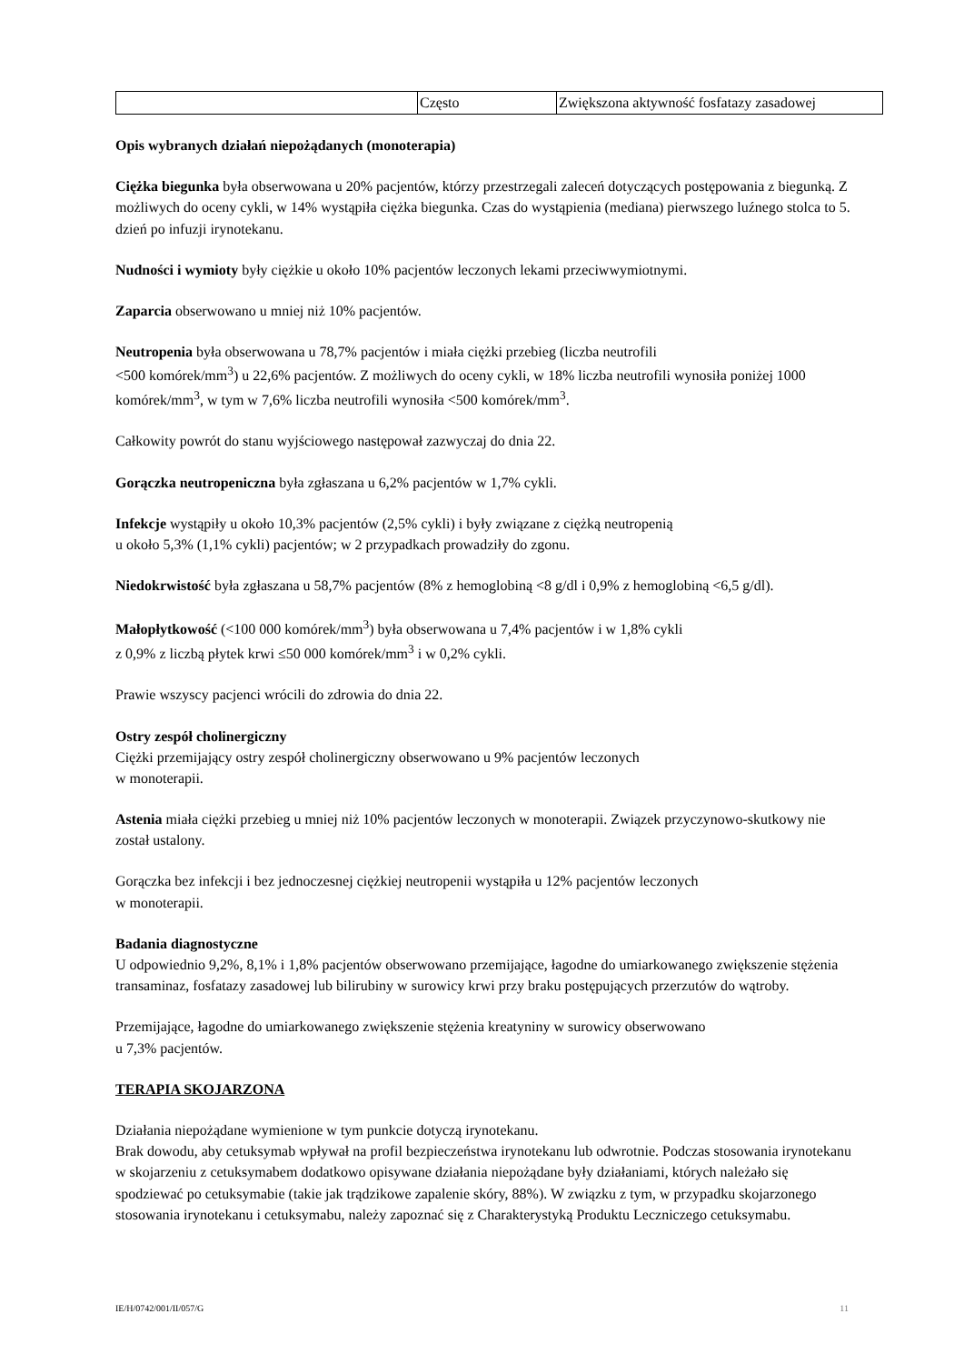| | Często | Zwiększona aktywność fosfatazy zasadowej |
Opis wybranych działań niepożądanych (monoterapia)
Ciężka biegunka była obserwowana u 20% pacjentów, którzy przestrzegali zaleceń dotyczących postępowania z biegunką. Z możliwych do oceny cykli, w 14% wystąpiła ciężka biegunka. Czas do wystąpienia (mediana) pierwszego luźnego stolca to 5. dzień po infuzji irynotekanu.
Nudności i wymioty były ciężkie u około 10% pacjentów leczonych lekami przeciwwymiotnymi.
Zaparcia obserwowano u mniej niż 10% pacjentów.
Neutropenia była obserwowana u 78,7% pacjentów i miała ciężki przebieg (liczba neutrofili
<500 komórek/mm<sup>3</sup>) u 22,6% pacjentów. Z możliwych do oceny cykli, w 18% liczba neutrofili wynosiła poniżej 1000 komórek/mm<sup>3</sup>, w tym w 7,6% liczba neutrofili wynosiła <500 komórek/mm<sup>3</sup>.
Całkowity powrót do stanu wyjściowego następował zazwyczaj do dnia 22.
Gorączka neutropeniczna była zgłaszana u 6,2% pacjentów w 1,7% cykli.
Infekcje wystąpiły u około 10,3% pacjentów (2,5% cykli) i były związane z ciężką neutropenią
u około 5,3% (1,1% cykli) pacjentów; w 2 przypadkach prowadziły do zgonu.
Niedokrwistość była zgłaszana u 58,7% pacjentów (8% z hemoglobiną <8 g/dl i 0,9% z hemoglobiną <6,5 g/dl).
Małopłytkowość (<100 000 komórek/mm<sup>3</sup>) była obserwowana u 7,4% pacjentów i w 1,8% cykli
z 0,9% z liczbą płytek krwi ≤50 000 komórek/mm<sup>3</sup> i w 0,2% cykli.
Prawie wszyscy pacjenci wrócili do zdrowia do dnia 22.
Ostry zespół cholinergiczny
Ciężki przemijający ostry zespół cholinergiczny obserwowano u 9% pacjentów leczonych
w monoterapii.
Astenia miała ciężki przebieg u mniej niż 10% pacjentów leczonych w monoterapii. Związek przyczynowo-skutkowy nie został ustalony.
Gorączka bez infekcji i bez jednoczesnej ciężkiej neutropenii wystąpiła u 12% pacjentów leczonych
w monoterapii.
Badania diagnostyczne
U odpowiednio 9,2%, 8,1% i 1,8% pacjentów obserwowano przemijające, łagodne do umiarkowanego zwiększenie stężenia transaminaz, fosfatazy zasadowej lub bilirubiny w surowicy krwi przy braku postępujących przerzutów do wątroby.
Przemijające, łagodne do umiarkowanego zwiększenie stężenia kreatyniny w surowicy obserwowano
u 7,3% pacjentów.
TERAPIA SKOJARZONA
Działania niepożądane wymienione w tym punkcie dotyczą irynotekanu.
Brak dowodu, aby cetuksymab wpływał na profil bezpieczeństwa irynotekanu lub odwrotnie. Podczas stosowania irynotekanu w skojarzeniu z cetuksymabem dodatkowo opisywane działania niepożądane były działaniami, których należało się spodziewać po cetuksymabie (takie jak trądzikowe zapalenie skóry, 88%). W związku z tym, w przypadku skojarzonego stosowania irynotekanu i cetuksymabu, należy zapoznać się z Charakterystyką Produktu Leczniczego cetuksymabu.
IE/H/0742/001/II/057/G 11